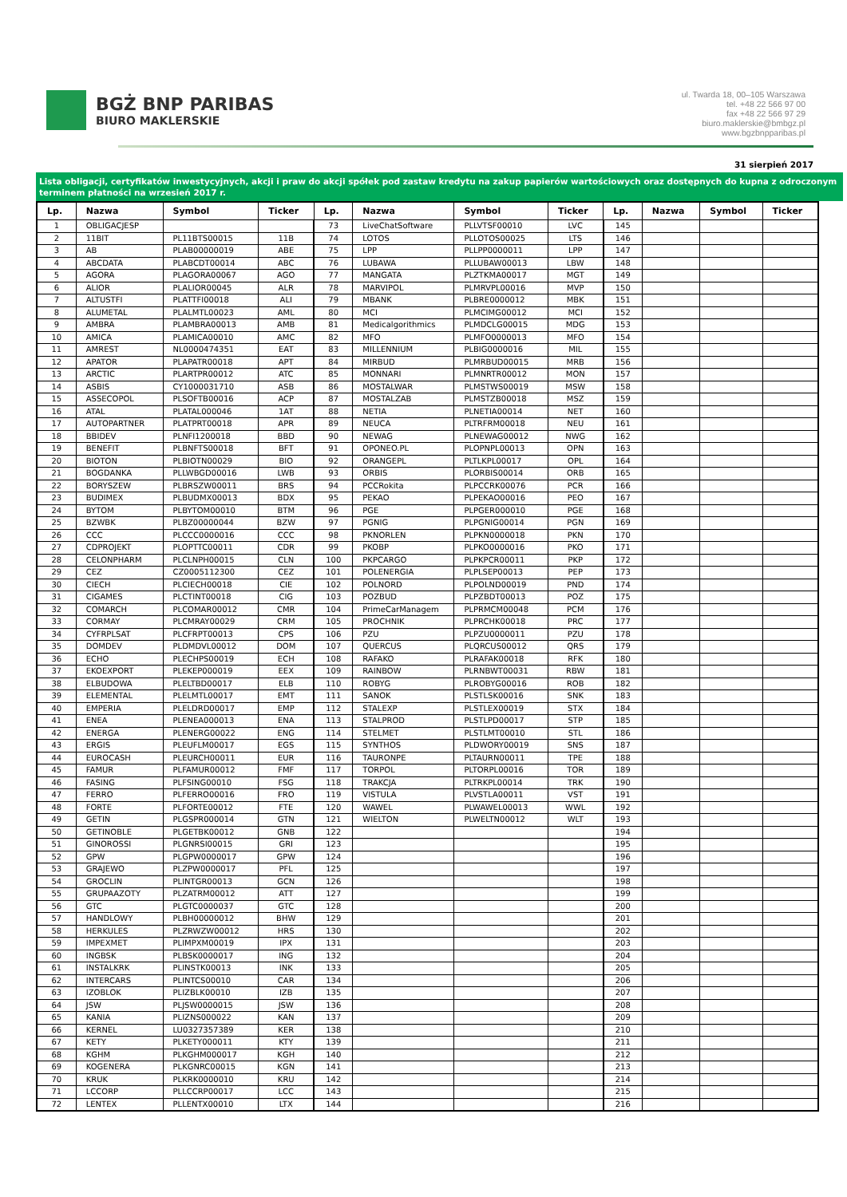BGŻ BNP PARIBAS
BIURO MAKLERSKIE
ul. Twarda 18, 00–105 Warszawa
tel. +48 22 566 97 00
fax +48 22 566 97 29
biuro.maklerskie@bmbgz.pl
www.bgzbnpparibas.pl
31 sierpień 2017
Lista obligacji, certyfikatów inwestycyjnych, akcji i praw do akcji spółek pod zastaw kredytu na zakup papierów wartościowych oraz dostępnych do kupna z odroczonym terminem płatności na wrzesień 2017 r.
| Lp. | Nazwa | Symbol | Ticker | Lp. | Nazwa | Symbol | Ticker | Lp. | Nazwa | Symbol | Ticker |
| --- | --- | --- | --- | --- | --- | --- | --- | --- | --- | --- | --- |
| 1 | OBLIGACJESP | | | 73 | LiveChatSoftware | PLLVTSF00010 | LVC | 145 | | | |
| 2 | 11BIT | PL11BTS00015 | 11B | 74 | LOTOS | PLLOTOS00025 | LTS | 146 | | | |
| 3 | AB | PLAB00000019 | ABE | 75 | LPP | PLLPP0000011 | LPP | 147 | | | |
| 4 | ABCDATA | PLABCDT00014 | ABC | 76 | LUBAWA | PLLUBAW00013 | LBW | 148 | | | |
| 5 | AGORA | PLAGORA00067 | AGO | 77 | MANGATA | PLZTKMA00017 | MGT | 149 | | | |
| 6 | ALIOR | PLALIOR00045 | ALR | 78 | MARVIPOL | PLMRVPL00016 | MVP | 150 | | | |
| 7 | ALTUSTFI | PLATTFI00018 | ALI | 79 | MBANK | PLBRE0000012 | MBK | 151 | | | |
| 8 | ALUMETAL | PLALMTL00023 | AML | 80 | MCI | PLMCIMG00012 | MCI | 152 | | | |
| 9 | AMBRA | PLAMBRA00013 | AMB | 81 | Medicalgorithmics | PLMDCLG00015 | MDG | 153 | | | |
| 10 | AMICA | PLAMICA00010 | AMC | 82 | MFO | PLMFO0000013 | MFO | 154 | | | |
| 11 | AMREST | NL0000474351 | EAT | 83 | MILLENNIUM | PLBIG0000016 | MIL | 155 | | | |
| 12 | APATOR | PLAPATR00018 | APT | 84 | MIRBUD | PLMRBUD00015 | MRB | 156 | | | |
| 13 | ARCTIC | PLARTPR00012 | ATC | 85 | MONNARI | PLMNRTR00012 | MON | 157 | | | |
| 14 | ASBIS | CY1000031710 | ASB | 86 | MOSTALWAR | PLMSTWS00019 | MSW | 158 | | | |
| 15 | ASSECOPOL | PLSOFTB00016 | ACP | 87 | MOSTALZAB | PLMSTZB00018 | MSZ | 159 | | | |
| 16 | ATAL | PLATAL000046 | 1AT | 88 | NETIA | PLNETIA00014 | NET | 160 | | | |
| 17 | AUTOPARTNER | PLATPRT00018 | APR | 89 | NEUCA | PLTRFRM00018 | NEU | 161 | | | |
| 18 | BBIDEV | PLNFI1200018 | BBD | 90 | NEWAG | PLNEWAG00012 | NWG | 162 | | | |
| 19 | BENEFIT | PLBNFTS00018 | BFT | 91 | OPONEO.PL | PLOPNPL00013 | OPN | 163 | | | |
| 20 | BIOTON | PLBIOTN00029 | BIO | 92 | ORANGEPL | PLTLKPL00017 | OPL | 164 | | | |
| 21 | BOGDANKA | PLLWBGD00016 | LWB | 93 | ORBIS | PLORBIS00014 | ORB | 165 | | | |
| 22 | BORYSZEW | PLBRSZW00011 | BRS | 94 | PCCRokita | PLPCCRK00076 | PCR | 166 | | | |
| 23 | BUDIMEX | PLBUDMX00013 | BDX | 95 | PEKAO | PLPEKAO00016 | PEO | 167 | | | |
| 24 | BYTOM | PLBYTOM00010 | BTM | 96 | PGE | PLPGER000010 | PGE | 168 | | | |
| 25 | BZWBK | PLBZ00000044 | BZW | 97 | PGNIG | PLPGNIG00014 | PGN | 169 | | | |
| 26 | CCC | PLCCC0000016 | CCC | 98 | PKNORLEN | PLPKN0000018 | PKN | 170 | | | |
| 27 | CDPROJEKT | PLOPTTC00011 | CDR | 99 | PKOBP | PLPKO0000016 | PKO | 171 | | | |
| 28 | CELONPHARM | PLCLNPH00015 | CLN | 100 | PKPCARGO | PLPKPCR00011 | PKP | 172 | | | |
| 29 | CEZ | CZ0005112300 | CEZ | 101 | POLENERGIA | PLPLSEP00013 | PEP | 173 | | | |
| 30 | CIECH | PLCIECH00018 | CIE | 102 | POLNORD | PLPOLND00019 | PND | 174 | | | |
| 31 | CIGAMES | PLCTINT00018 | CIG | 103 | POZBUD | PLPZBDT00013 | POZ | 175 | | | |
| 32 | COMARCH | PLCOMAR00012 | CMR | 104 | PrimeCarManagem | PLPRMCM00048 | PCM | 176 | | | |
| 33 | CORMAY | PLCMRAY00029 | CRM | 105 | PROCHNIK | PLPRCHK00018 | PRC | 177 | | | |
| 34 | CYFRPLSAT | PLCFRPT00013 | CPS | 106 | PZU | PLPZU0000011 | PZU | 178 | | | |
| 35 | DOMDEV | PLDMDVL00012 | DOM | 107 | QUERCUS | PLQRCUS00012 | QRS | 179 | | | |
| 36 | ECHO | PLECHPS00019 | ECH | 108 | RAFAKO | PLRAFAK00018 | RFK | 180 | | | |
| 37 | EKOEXPORT | PLEKEP000019 | EEX | 109 | RAINBOW | PLRNBWT00031 | RBW | 181 | | | |
| 38 | ELBUDOWA | PLELTBD00017 | ELB | 110 | ROBYG | PLROBYG00016 | ROB | 182 | | | |
| 39 | ELEMENTAL | PLELMTL00017 | EMT | 111 | SANOK | PLSTLSK00016 | SNK | 183 | | | |
| 40 | EMPERIA | PLELDRD00017 | EMP | 112 | STALEXP | PLSTLEX00019 | STX | 184 | | | |
| 41 | ENEA | PLENEA000013 | ENA | 113 | STALPROD | PLSTLPD00017 | STP | 185 | | | |
| 42 | ENERGA | PLENERG00022 | ENG | 114 | STELMET | PLSTLMT00010 | STL | 186 | | | |
| 43 | ERGIS | PLEUFLM00017 | EGS | 115 | SYNTHOS | PLDWORY00019 | SNS | 187 | | | |
| 44 | EUROCASH | PLEURCH00011 | EUR | 116 | TAURONPE | PLTAURN00011 | TPE | 188 | | | |
| 45 | FAMUR | PLFAMUR00012 | FMF | 117 | TORPOL | PLTORPL00016 | TOR | 189 | | | |
| 46 | FASING | PLFSING00010 | FSG | 118 | TRAKCJA | PLTRKPL00014 | TRK | 190 | | | |
| 47 | FERRO | PLFERRO00016 | FRO | 119 | VISTULA | PLVSTLA00011 | VST | 191 | | | |
| 48 | FORTE | PLFORTE00012 | FTE | 120 | WAWEL | PLWAWEL00013 | WWL | 192 | | | |
| 49 | GETIN | PLGSPR000014 | GTN | 121 | WIELTON | PLWELTN00012 | WLT | 193 | | | |
| 50 | GETINOBLE | PLGETBK00012 | GNB | 122 | | | | 194 | | | |
| 51 | GINOROSSI | PLGNRSI00015 | GRI | 123 | | | | 195 | | | |
| 52 | GPW | PLGPW0000017 | GPW | 124 | | | | 196 | | | |
| 53 | GRAJEWO | PLZPW0000017 | PFL | 125 | | | | 197 | | | |
| 54 | GROCLIN | PLINTGR00013 | GCN | 126 | | | | 198 | | | |
| 55 | GRUPAAZOTY | PLZATRM00012 | ATT | 127 | | | | 199 | | | |
| 56 | GTC | PLGTC0000037 | GTC | 128 | | | | 200 | | | |
| 57 | HANDLOWY | PLBH00000012 | BHW | 129 | | | | 201 | | | |
| 58 | HERKULES | PLZRWZW00012 | HRS | 130 | | | | 202 | | | |
| 59 | IMPEXMET | PLIMPXM00019 | IPX | 131 | | | | 203 | | | |
| 60 | INGBSK | PLBSK0000017 | ING | 132 | | | | 204 | | | |
| 61 | INSTALKRK | PLINSTK00013 | INK | 133 | | | | 205 | | | |
| 62 | INTERCARS | PLINTCS00010 | CAR | 134 | | | | 206 | | | |
| 63 | IZOBLOK | PLIZBLK00010 | IZB | 135 | | | | 207 | | | |
| 64 | JSW | PLJSW0000015 | JSW | 136 | | | | 208 | | | |
| 65 | KANIA | PLIZNS000022 | KAN | 137 | | | | 209 | | | |
| 66 | KERNEL | LU0327357389 | KER | 138 | | | | 210 | | | |
| 67 | KETY | PLKETY000011 | KTY | 139 | | | | 211 | | | |
| 68 | KGHM | PLKGHM000017 | KGH | 140 | | | | 212 | | | |
| 69 | KOGENERA | PLKGNRC00015 | KGN | 141 | | | | 213 | | | |
| 70 | KRUK | PLKRK0000010 | KRU | 142 | | | | 214 | | | |
| 71 | LCCORP | PLLCCRP00017 | LCC | 143 | | | | 215 | | | |
| 72 | LENTEX | PLLENTX00010 | LTX | 144 | | | | 216 | | | |